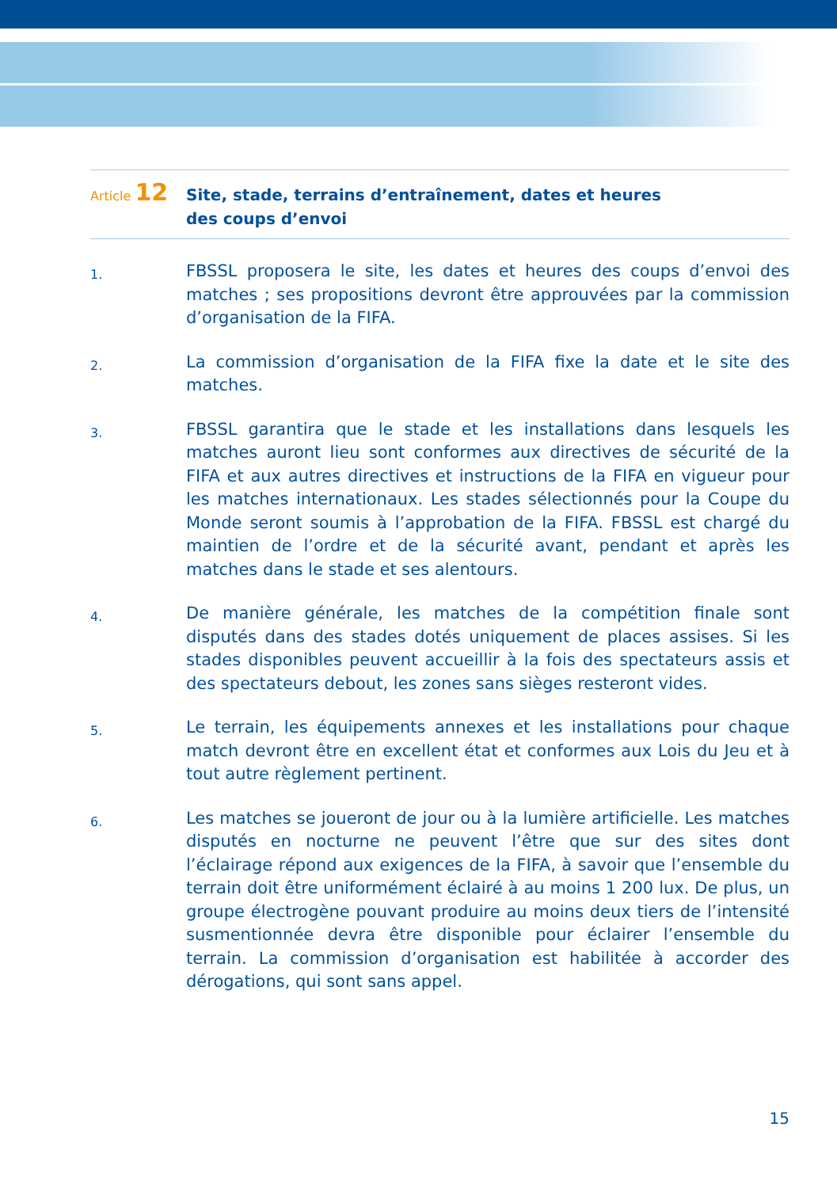Article 12
Site, stade, terrains d’entraînement, dates et heures
des coups d’envoi
1.
FBSSL proposera le site, les dates et heures des coups d’envoi des matches ; ses propositions devront être approuvées par la commission d’organisation de la FIFA.
2.
La commission d’organisation de la FIFA fixe la date et le site des matches.
3.
FBSSL garantira que le stade et les installations dans lesquels les matches auront lieu sont conformes aux directives de sécurité de la FIFA et aux autres directives et instructions de la FIFA en vigueur pour les matches internationaux. Les stades sélectionnés pour la Coupe du Monde seront soumis à l’approbation de la FIFA. FBSSL est chargé du maintien de l’ordre et de la sécurité avant, pendant et après les matches dans le stade et ses alentours.
4.
De manière générale, les matches de la compétition finale sont disputés dans des stades dotés uniquement de places assises. Si les stades disponibles peuvent accueillir à la fois des spectateurs assis et des spectateurs debout, les zones sans sièges resteront vides.
5.
Le terrain, les équipements annexes et les installations pour chaque match devront être en excellent état et conformes aux Lois du Jeu et à tout autre règlement pertinent.
6.
Les matches se joueront de jour ou à la lumière artificielle. Les matches disputés en nocturne ne peuvent l’être que sur des sites dont l’éclairage répond aux exigences de la FIFA, à savoir que l’ensemble du terrain doit être uniformément éclairé à au moins 1 200 lux. De plus, un groupe électrogène pouvant produire au moins deux tiers de l’intensité susmentionnée devra être disponible pour éclairer l’ensemble du terrain. La commission d’organisation est habilitée à accorder des dérogations, qui sont sans appel.
15